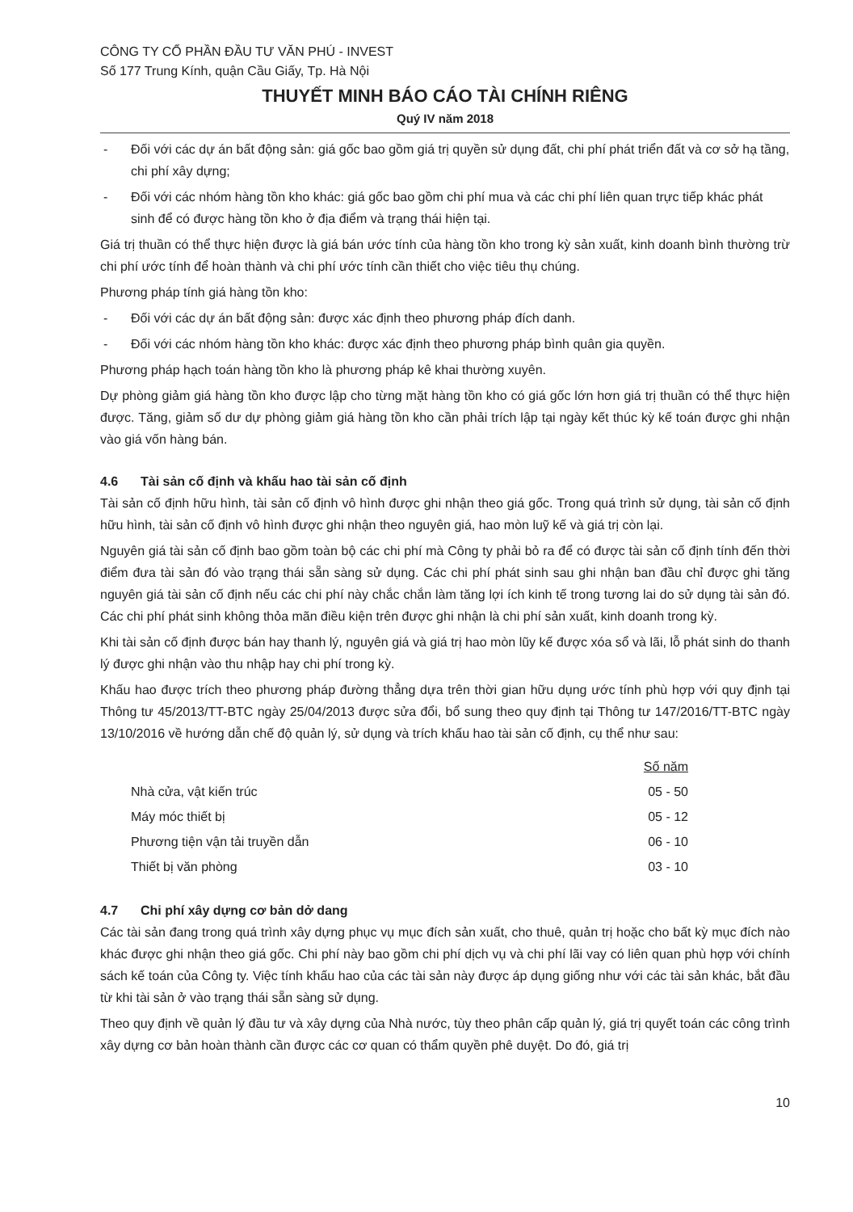CÔNG TY CỔ PHẦN ĐẦU TƯ VĂN PHÚ - INVEST
Số 177 Trung Kính, quận Cầu Giấy, Tp. Hà Nội
THUYẾT MINH BÁO CÁO TÀI CHÍNH RIÊNG
Quý IV năm 2018
- Đối với các dự án bất động sản: giá gốc bao gồm giá trị quyền sử dụng đất, chi phí phát triển đất và cơ sở hạ tầng, chi phí xây dựng;
- Đối với các nhóm hàng tồn kho khác: giá gốc bao gồm chi phí mua và các chi phí liên quan trực tiếp khác phát sinh để có được hàng tồn kho ở địa điểm và trạng thái hiện tại.
Giá trị thuần có thể thực hiện được là giá bán ước tính của hàng tồn kho trong kỳ sản xuất, kinh doanh bình thường trừ chi phí ước tính để hoàn thành và chi phí ước tính cần thiết cho việc tiêu thụ chúng.
Phương pháp tính giá hàng tồn kho:
- Đối với các dự án bất động sản: được xác định theo phương pháp đích danh.
- Đối với các nhóm hàng tồn kho khác: được xác định theo phương pháp bình quân gia quyền.
Phương pháp hạch toán hàng tồn kho là phương pháp kê khai thường xuyên.
Dự phòng giảm giá hàng tồn kho được lập cho từng mặt hàng tồn kho có giá gốc lớn hơn giá trị thuần có thể thực hiện được. Tăng, giảm số dư dự phòng giảm giá hàng tồn kho cần phải trích lập tại ngày kết thúc kỳ kế toán được ghi nhận vào giá vốn hàng bán.
4.6 Tài sản cố định và khấu hao tài sản cố định
Tài sản cố định hữu hình, tài sản cố định vô hình được ghi nhận theo giá gốc. Trong quá trình sử dụng, tài sản cố định hữu hình, tài sản cố định vô hình được ghi nhận theo nguyên giá, hao mòn luỹ kế và giá trị còn lại.
Nguyên giá tài sản cố định bao gồm toàn bộ các chi phí mà Công ty phải bỏ ra để có được tài sản cố định tính đến thời điểm đưa tài sản đó vào trạng thái sẵn sàng sử dụng. Các chi phí phát sinh sau ghi nhận ban đầu chỉ được ghi tăng nguyên giá tài sản cố định nếu các chi phí này chắc chắn làm tăng lợi ích kinh tế trong tương lai do sử dụng tài sản đó. Các chi phí phát sinh không thỏa mãn điều kiện trên được ghi nhận là chi phí sản xuất, kinh doanh trong kỳ.
Khi tài sản cố định được bán hay thanh lý, nguyên giá và giá trị hao mòn lũy kế được xóa sổ và lãi, lỗ phát sinh do thanh lý được ghi nhận vào thu nhập hay chi phí trong kỳ.
Khấu hao được trích theo phương pháp đường thẳng dựa trên thời gian hữu dụng ước tính phù hợp với quy định tại Thông tư 45/2013/TT-BTC ngày 25/04/2013 được sửa đổi, bổ sung theo quy định tại Thông tư 147/2016/TT-BTC ngày 13/10/2016 về hướng dẫn chế độ quản lý, sử dụng và trích khấu hao tài sản cố định, cụ thể như sau:
| | Số năm |
| --- | --- |
| Nhà cửa, vật kiến trúc | 05 - 50 |
| Máy móc thiết bị | 05 - 12 |
| Phương tiện vận tải truyền dẫn | 06 - 10 |
| Thiết bị văn phòng | 03 - 10 |
4.7 Chi phí xây dựng cơ bản dở dang
Các tài sản đang trong quá trình xây dựng phục vụ mục đích sản xuất, cho thuê, quản trị hoặc cho bất kỳ mục đích nào khác được ghi nhận theo giá gốc. Chi phí này bao gồm chi phí dịch vụ và chi phí lãi vay có liên quan phù hợp với chính sách kế toán của Công ty. Việc tính khấu hao của các tài sản này được áp dụng giống như với các tài sản khác, bắt đầu từ khi tài sản ở vào trạng thái sẵn sàng sử dụng.
Theo quy định về quản lý đầu tư và xây dựng của Nhà nước, tùy theo phân cấp quản lý, giá trị quyết toán các công trình xây dựng cơ bản hoàn thành cần được các cơ quan có thẩm quyền phê duyệt. Do đó, giá trị
10